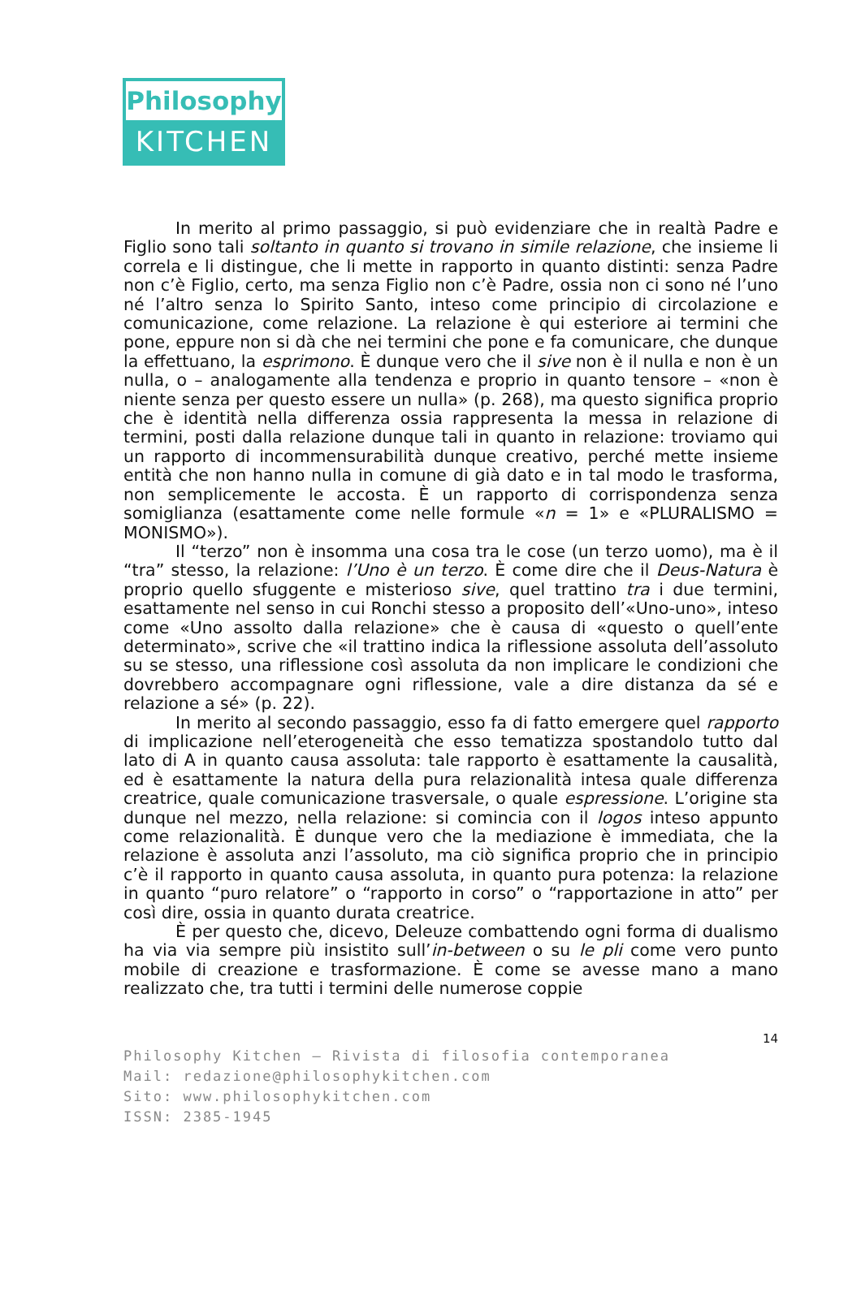Philosophy
KITCHEN
In merito al primo passaggio, si può evidenziare che in realtà Padre e Figlio sono tali soltanto in quanto si trovano in simile relazione, che insieme li correla e li distingue, che li mette in rapporto in quanto distinti: senza Padre non c’è Figlio, certo, ma senza Figlio non c’è Padre, ossia non ci sono né l’uno né l’altro senza lo Spirito Santo, inteso come principio di circolazione e comunicazione, come relazione. La relazione è qui esteriore ai termini che pone, eppure non si dà che nei termini che pone e fa comunicare, che dunque la effettuano, la esprimono. È dunque vero che il sive non è il nulla e non è un nulla, o – analogamente alla tendenza e proprio in quanto tensore – «non è niente senza per questo essere un nulla» (p. 268), ma questo significa proprio che è identità nella differenza ossia rappresenta la messa in relazione di termini, posti dalla relazione dunque tali in quanto in relazione: troviamo qui un rapporto di incommensurabilità dunque creativo, perché mette insieme entità che non hanno nulla in comune di già dato e in tal modo le trasforma, non semplicemente le accosta. È un rapporto di corrispondenza senza somiglianza (esattamente come nelle formule «n = 1» e «PLURALISMO = MONISMO»).
Il “terzo” non è insomma una cosa tra le cose (un terzo uomo), ma è il “tra” stesso, la relazione: l’Uno è un terzo. È come dire che il Deus-Natura è proprio quello sfuggente e misterioso sive, quel trattino tra i due termini, esattamente nel senso in cui Ronchi stesso a proposito dell’«Uno-uno», inteso come «Uno assolto dalla relazione» che è causa di «questo o quell’ente determinato», scrive che «il trattino indica la riflessione assoluta dell’assoluto su se stesso, una riflessione così assoluta da non implicare le condizioni che dovrebbero accompagnare ogni riflessione, vale a dire distanza da sé e relazione a sé» (p. 22).
In merito al secondo passaggio, esso fa di fatto emergere quel rapporto di implicazione nell’eterogeneità che esso tematizza spostandolo tutto dal lato di A in quanto causa assoluta: tale rapporto è esattamente la causalità, ed è esattamente la natura della pura relazionalità intesa quale differenza creatrice, quale comunicazione trasversale, o quale espressione. L’origine sta dunque nel mezzo, nella relazione: si comincia con il logos inteso appunto come relazionalità. È dunque vero che la mediazione è immediata, che la relazione è assoluta anzi l’assoluto, ma ciò significa proprio che in principio c’è il rapporto in quanto causa assoluta, in quanto pura potenza: la relazione in quanto “puro relatore” o “rapporto in corso” o “rapportazione in atto” per così dire, ossia in quanto durata creatrice.
È per questo che, dicevo, Deleuze combattendo ogni forma di dualismo ha via via sempre più insistito sull’in-between o su le pli come vero punto mobile di creazione e trasformazione. È come se avesse mano a mano realizzato che, tra tutti i termini delle numerose coppie
14
Philosophy Kitchen — Rivista di filosofia contemporanea
Mail: redazione@philosophykitchen.com
Sito: www.philosophykitchen.com
ISSN: 2385-1945